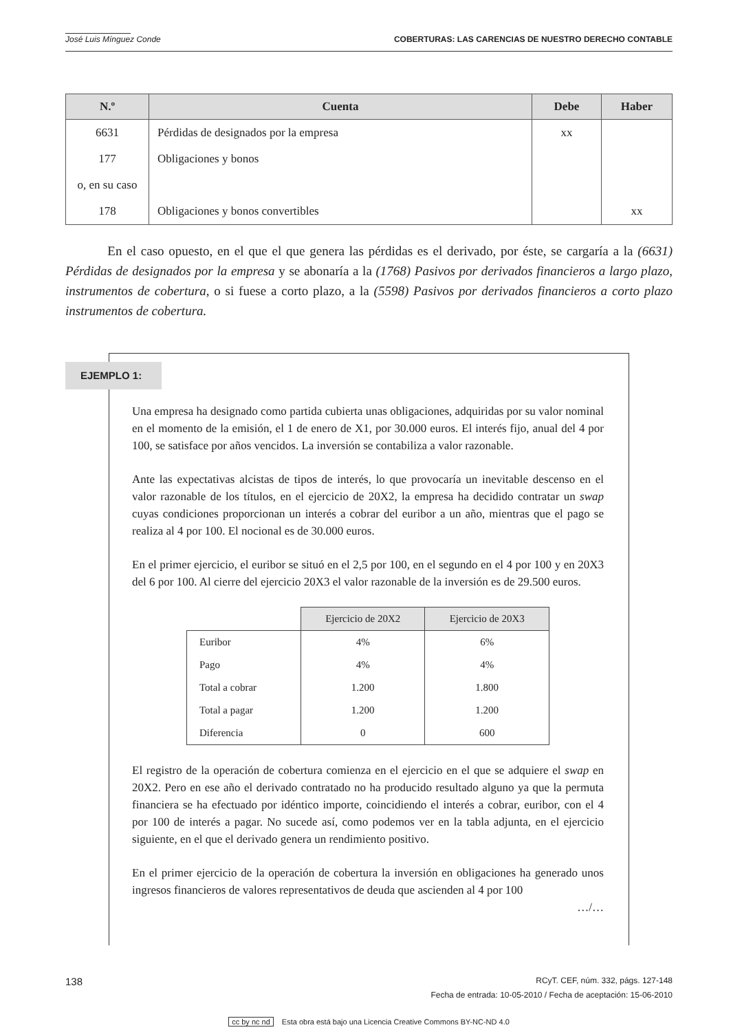José Luis Mínguez Conde COBERTURAS: LAS CARENCIAS DE NUESTRO DERECHO CONTABLE
| N.º | Cuenta | Debe | Haber |
| --- | --- | --- | --- |
| 6631 | Pérdidas de designados por la empresa | xx | |
| 177 | Obligaciones y bonos | | |
| o, en su caso | | | |
| 178 | Obligaciones y bonos convertibles | | xx |
En el caso opuesto, en el que el que genera las pérdidas es el derivado, por éste, se cargaría a la (6631) Pérdidas de designados por la empresa y se abonaría a la (1768) Pasivos por derivados financieros a largo plazo, instrumentos de cobertura, o si fuese a corto plazo, a la (5598) Pasivos por derivados financieros a corto plazo instrumentos de cobertura.
EJEMPLO 1:
Una empresa ha designado como partida cubierta unas obligaciones, adquiridas por su valor nominal en el momento de la emisión, el 1 de enero de X1, por 30.000 euros. El interés fijo, anual del 4 por 100, se satisface por años vencidos. La inversión se contabiliza a valor razonable.
Ante las expectativas alcistas de tipos de interés, lo que provocaría un inevitable descenso en el valor razonable de los títulos, en el ejercicio de 20X2, la empresa ha decidido contratar un swap cuyas condiciones proporcionan un interés a cobrar del euribor a un año, mientras que el pago se realiza al 4 por 100. El nocional es de 30.000 euros.
En el primer ejercicio, el euribor se situó en el 2,5 por 100, en el segundo en el 4 por 100 y en 20X3 del 6 por 100. Al cierre del ejercicio 20X3 el valor razonable de la inversión es de 29.500 euros.
| | Ejercicio de 20X2 | Ejercicio de 20X3 |
| Euribor | 4% | 6% |
| Pago | 4% | 4% |
| Total a cobrar | 1.200 | 1.800 |
| Total a pagar | 1.200 | 1.200 |
| Diferencia | 0 | 600 |
El registro de la operación de cobertura comienza en el ejercicio en el que se adquiere el swap en 20X2. Pero en ese año el derivado contratado no ha producido resultado alguno ya que la permuta financiera se ha efectuado por idéntico importe, coincidiendo el interés a cobrar, euribor, con el 4 por 100 de interés a pagar. No sucede así, como podemos ver en la tabla adjunta, en el ejercicio siguiente, en el que el derivado genera un rendimiento positivo.
En el primer ejercicio de la operación de cobertura la inversión en obligaciones ha generado unos ingresos financieros de valores representativos de deuda que ascienden al 4 por 100
…/…
138 RCyT. CEF, núm. 332, págs. 127-148
Fecha de entrada: 10-05-2010 / Fecha de aceptación: 15-06-2010
cc by nc nd Esta obra está bajo una Licencia Creative Commons BY-NC-ND 4.0